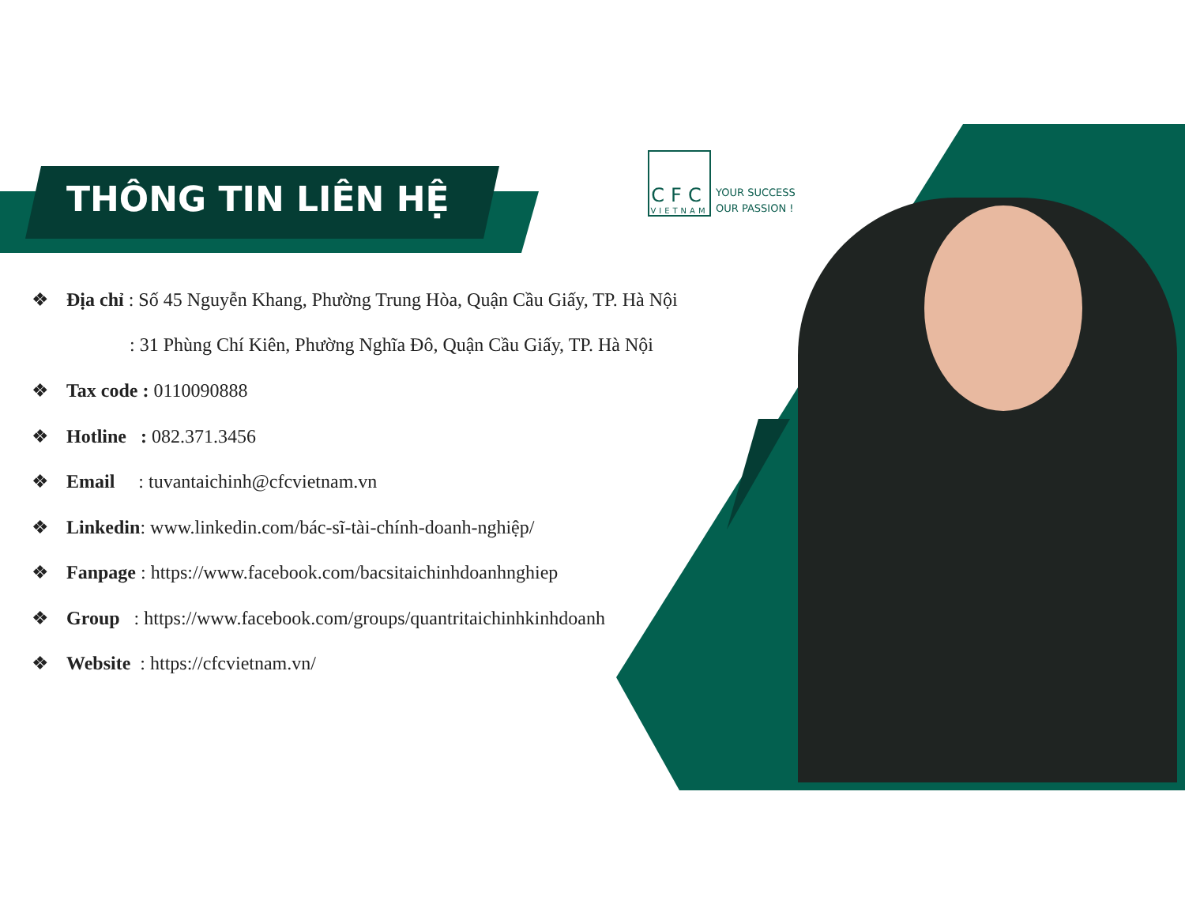THÔNG TIN LIÊN HỆ
CFC
VIETNAM
YOUR SUCCESS
OUR PASSION !
❖ Địa chỉ : Số 45 Nguyễn Khang, Phường Trung Hòa, Quận Cầu Giấy, TP. Hà Nội
: 31 Phùng Chí Kiên, Phường Nghĩa Đô, Quận Cầu Giấy, TP. Hà Nội
❖ Tax code : 0110090888
❖ Hotline : 082.371.3456
❖ Email : tuvantaichinh@cfcvietnam.vn
❖ Linkedin: www.linkedin.com/bác-sĩ-tài-chính-doanh-nghiệp/
❖ Fanpage : https://www.facebook.com/bacsitaichinhdoanhnghiep
❖ Group : https://www.facebook.com/groups/quantritaichinhkinhdoanh
❖ Website : https://cfcvietnam.vn/